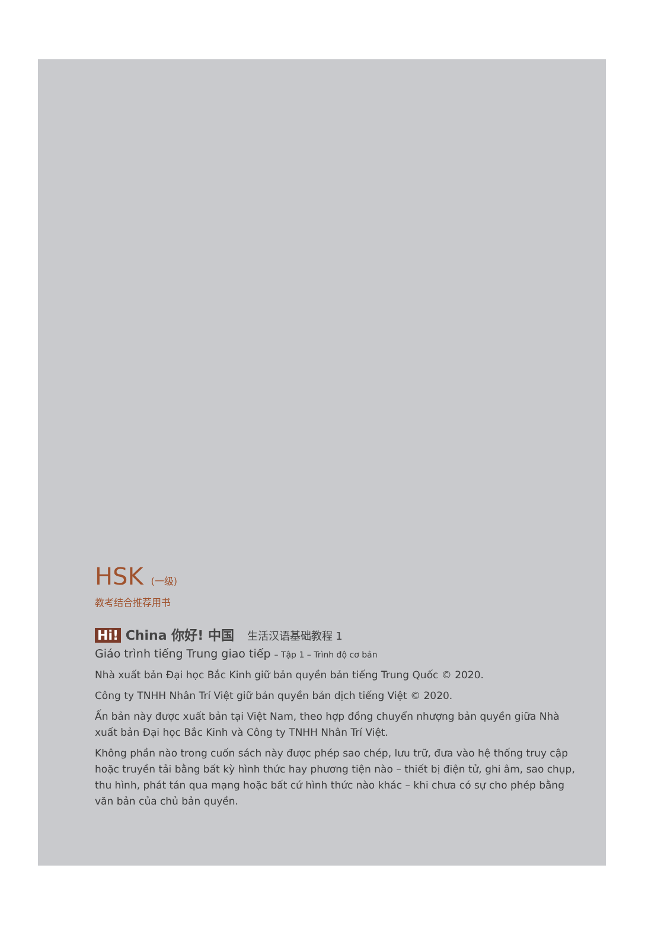HSK (一级)
教考结合推荐用书
Hi! China 你好! 中国 生活汉语基础教程 1
Giáo trình tiếng Trung giao tiếp – Tập 1 – Trình độ cơ bản
Nhà xuất bản Đại học Bắc Kinh giữ bản quyền bản tiếng Trung Quốc © 2020.
Công ty TNHH Nhân Trí Việt giữ bản quyền bản dịch tiếng Việt © 2020.
Ấn bản này được xuất bản tại Việt Nam, theo hợp đồng chuyển nhượng bản quyền giữa Nhà xuất bản Đại học Bắc Kinh và Công ty TNHH Nhân Trí Việt.
Không phần nào trong cuốn sách này được phép sao chép, lưu trữ, đưa vào hệ thống truy cập hoặc truyền tải bằng bất kỳ hình thức hay phương tiện nào – thiết bị điện tử, ghi âm, sao chụp, thu hình, phát tán qua mạng hoặc bất cứ hình thức nào khác – khi chưa có sự cho phép bằng văn bản của chủ bản quyền.